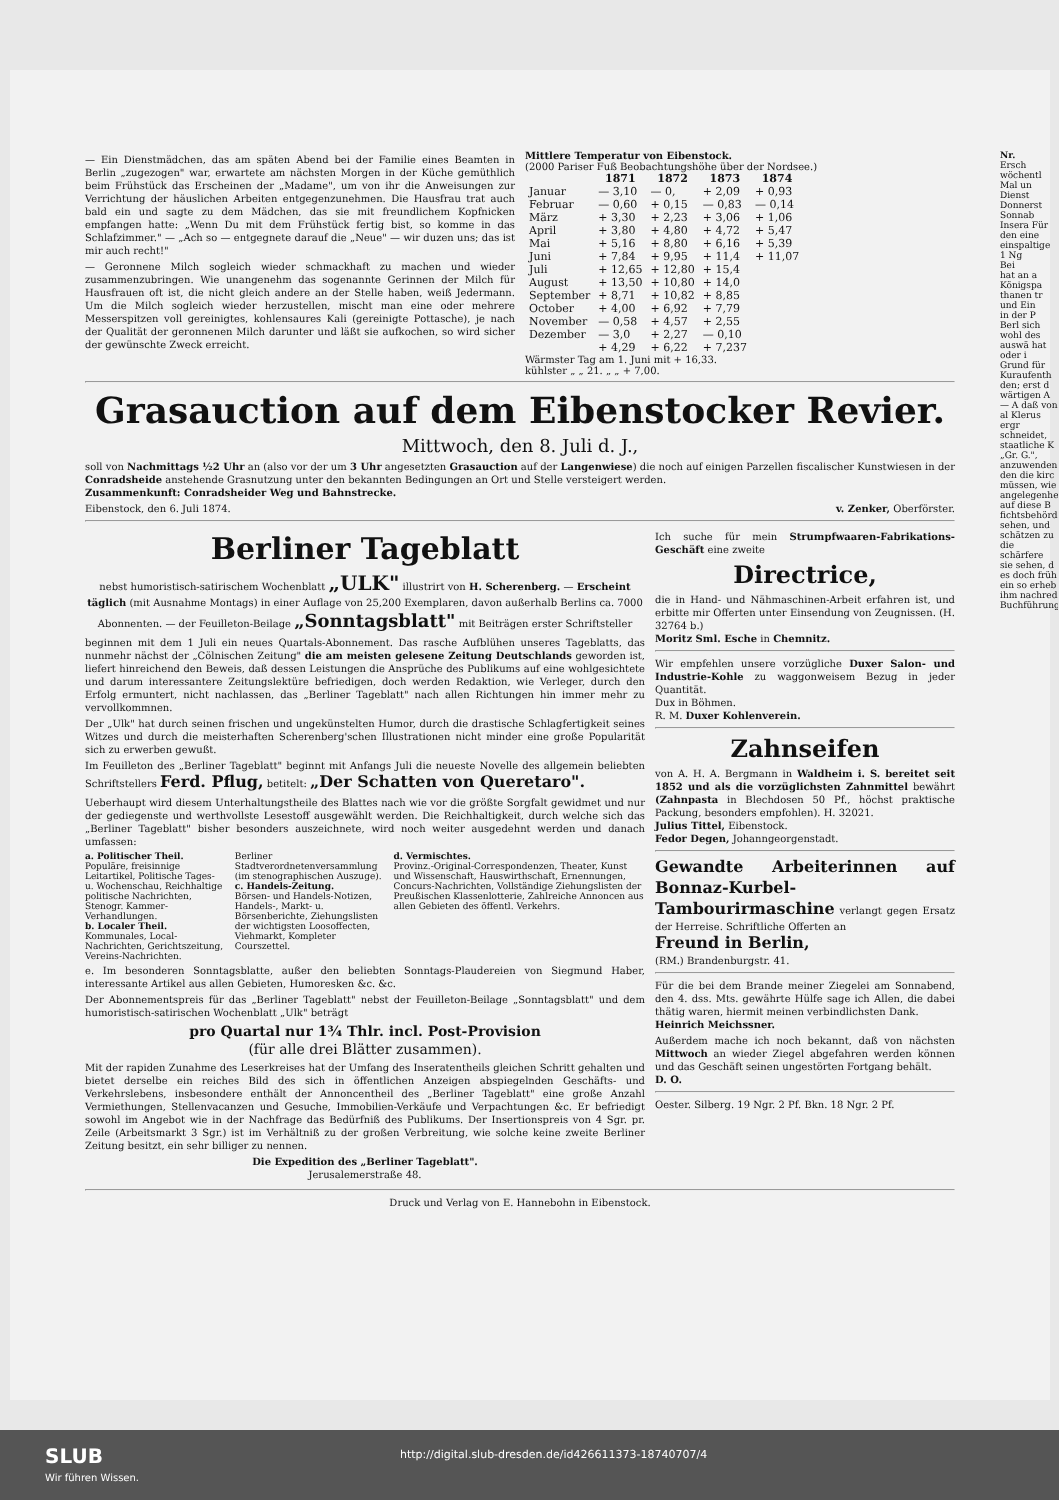— Ein Dienstmädchen, das am späten Abend bei der Familie eines Beamten in Berlin „zugezogen" war, erwartete am nächsten Morgen in der Küche gemüthlich beim Frühstück das Erscheinen der „Madame", um von ihr die Anweisungen zur Verrichtung der häuslichen Arbeiten entgegenzunehmen. Die Hausfrau trat auch bald ein und sagte zu dem Mädchen, das sie mit freundlichem Kopfnicken empfangen hatte: „Wenn Du mit dem Frühstück fertig bist, so komme in das Schlafzimmer." — „Ach so — entgegnete darauf die „Neue" — wir duzen uns; das ist mir auch recht!"
— Geronnene Milch sogleich wieder schmackhaft zu machen und wieder zusammenzubringen. Wie unangenehm das sogenannte Gerinnen der Milch für Hausfrauen oft ist, die nicht gleich andere an der Stelle haben, weiß Jedermann. Um die Milch sogleich wieder herzustellen, mischt man eine oder mehrere Messerspitzen voll gereinigtes, kohlensaures Kali (gereinigte Pottasche), je nach der Qualität der geronnenen Milch darunter und läßt sie aufkochen, so wird sicher der gewünschte Zweck erreicht.
Mittlere Temperatur von Eibenstock.
(2000 Pariser Fuß Beobachtungshöhe über der Nordsee.)
| | 1871 | 1872 | 1873 | 1874 |
| --- | --- | --- | --- | --- |
| Januar | — 3,10 | — 0, | + 2,09 | + 0,93 |
| Februar | — 0,60 | + 0,15 | — 0,83 | — 0,14 |
| März | + 3,30 | + 2,23 | + 3,06 | + 1,06 |
| April | + 3,80 | + 4,80 | + 4,72 | + 5,47 |
| Mai | + 5,16 | + 8,80 | + 6,16 | + 5,39 |
| Juni | + 7,84 | + 9,95 | + 11,4 | + 11,07 |
| Juli | + 12,65 | + 12,80 | + 15,4 | |
| August | + 13,50 | + 10,80 | + 14,0 | |
| September | + 8,71 | + 10,82 | + 8,85 | |
| October | + 4,00 | + 6,92 | + 7,79 | |
| November | — 0,58 | + 4,57 | + 2,55 | |
| Dezember | — 3,0 | + 2,27 | — 0,10 | |
| | + 4,29 | + 6,22 | + 7,237 | |
Wärmster Tag am 1. Juni mit + 16,33.
kühlster „ „ 21. „ „ + 7,00.
Grasauction auf dem Eibenstocker Revier.
Mittwoch, den 8. Juli d. J.,
soll von Nachmittags ½2 Uhr an (also vor der um 3 Uhr angesetzten Grasauction auf der Langenwiese) die noch auf einigen Parzellen fiscalischer Kunstwiesen in der Conradsheide anstehende Grasnutzung unter den bekannten Bedingungen an Ort und Stelle versteigert werden.
Zusammenkunft: Conradsheider Weg und Bahnstrecke.
Eibenstock, den 6. Juli 1874. v. Zenker, Oberförster.
Berliner Tageblatt
nebst humoristisch-satirischem Wochenblatt „ULK" illustrirt von H. Scherenberg. — Erscheint täglich (mit Ausnahme Montags) in einer Auflage von 25,200 Exemplaren, davon außerhalb Berlins ca. 7000 Abonnenten. — der Feuilleton-Beilage „Sonntagsblatt" mit Beiträgen erster Schriftsteller
beginnen mit dem 1 Juli ein neues Quartals-Abonnement. Das rasche Aufblühen unseres Tageblatts, das nunmehr nächst der „Cölnischen Zeitung" die am meisten gelesene Zeitung Deutschlands geworden ist, liefert hinreichend den Beweis, daß dessen Leistungen die Ansprüche des Publikums auf eine wohlgesichtete und darum interessantere Zeitungslektüre befriedigen, doch werden Redaktion, wie Verleger, durch den Erfolg ermuntert, nicht nachlassen, das „Berliner Tageblatt" nach allen Richtungen hin immer mehr zu vervollkommnen.
Der „Ulk" hat durch seinen frischen und ungekünstelten Humor, durch die drastische Schlagfertigkeit seines Witzes und durch die meisterhaften Scherenberg'schen Illustrationen nicht minder eine große Popularität sich zu erwerben gewußt.
Im Feuilleton des „Berliner Tageblatt" beginnt mit Anfangs Juli die neueste Novelle des allgemein beliebten Schriftstellers Ferd. Pflug, betitelt: „Der Schatten von Queretaro".
Ueberhaupt wird diesem Unterhaltungstheile des Blattes nach wie vor die größte Sorgfalt gewidmet und nur der gediegenste und werthvollste Lesestoff ausgewählt werden. Die Reichhaltigkeit, durch welche sich das „Berliner Tageblatt" bisher besonders auszeichnete, wird noch weiter ausgedehnt werden und danach umfassen:
a. Politischer Theil.
Populäre, freisinnige Leitartikel, Politische Tages- u. Wochenschau, Reichhaltige politische Nachrichten, Stenogr. Kammer-Verhandlungen.
b. Localer Theil.
Kommunales, Local-Nachrichten, Gerichtszeitung, Vereins-Nachrichten.
Berliner Stadtverordnetenversammlung (im stenographischen Auszuge).
c. Handels-Zeitung.
Börsen- und Handels-Notizen, Handels-, Markt- u. Börsenberichte, Ziehungslisten der wichtigsten Loosoffecten, Viehmarkt, Kompleter Courszettel.
d. Vermischtes.
Provinz.-Original-Correspondenzen, Theater, Kunst und Wissenschaft, Hauswirthschaft, Ernennungen, Concurs-Nachrichten, Vollständige Ziehungslisten der Preußischen Klassenlotterie, Zahlreiche Annoncen aus allen Gebieten des öffentl. Verkehrs.
e. Im besonderen Sonntagsblatte, außer den beliebten Sonntags-Plaudereien von Siegmund Haber, interessante Artikel aus allen Gebieten, Humoresken &c. &c.
Der Abonnementspreis für das „Berliner Tageblatt" nebst der Feuilleton-Beilage „Sonntagsblatt" und dem humoristisch-satirischen Wochenblatt „Ulk" beträgt
pro Quartal nur 1¾ Thlr. incl. Post-Provision
(für alle drei Blätter zusammen).
Mit der rapiden Zunahme des Leserkreises hat der Umfang des Inseratentheils gleichen Schritt gehalten und bietet derselbe ein reiches Bild des sich in öffentlichen Anzeigen abspiegelnden Geschäfts- und Verkehrslebens, insbesondere enthält der Annoncentheil des „Berliner Tageblatt" eine große Anzahl Vermiethungen, Stellenvacanzen und Gesuche, Immobilien-Verkäufe und Verpachtungen &c. Er befriedigt sowohl im Angebot wie in der Nachfrage das Bedürfniß des Publikums. Der Insertionspreis von 4 Sgr. pr. Zeile (Arbeitsmarkt 3 Sgr.) ist im Verhältniß zu der großen Verbreitung, wie solche keine zweite Berliner Zeitung besitzt, ein sehr billiger zu nennen.
Die Expedition des „Berliner Tageblatt".
Jerusalemerstraße 48.
Ich suche für mein Strumpfwaaren-Fabrikations-Geschäft eine zweite
Directrice,
die in Hand- und Nähmaschinen-Arbeit erfahren ist, und erbitte mir Offerten unter Einsendung von Zeugnissen. (H. 32764 b.)
Moritz Sml. Esche in Chemnitz.
Wir empfehlen unsere vorzügliche Duxer Salon- und Industrie-Kohle zu waggonweisem Bezug in jeder Quantität.
Dux in Böhmen.
R. M. Duxer Kohlenverein.
Zahnseifen
von A. H. A. Bergmann in Waldheim i. S. bereitet seit 1852 und als die vorzüglichsten Zahnmittel bewährt (Zahnpasta in Blechdosen 50 Pf., höchst praktische Packung, besonders empfohlen). H. 32021.
Julius Tittel, Eibenstock.
Fedor Degen, Johanngeorgenstadt.
Gewandte Arbeiterinnen auf Bonnaz-Kurbel-Tambourirmaschine verlangt gegen Ersatz der Herreise. Schriftliche Offerten an
Freund in Berlin,
(RM.) Brandenburgstr. 41.
Für die bei dem Brande meiner Ziegelei am Sonnabend, den 4. dss. Mts. gewährte Hülfe sage ich Allen, die dabei thätig waren, hiermit meinen verbindlichsten Dank.
Heinrich Meichssner.
Außerdem mache ich noch bekannt, daß von nächsten Mittwoch an wieder Ziegel abgefahren werden können und das Geschäft seinen ungestörten Fortgang behält.
D. O.
Oester. Silberg. 19 Ngr. 2 Pf. Bkn. 18 Ngr. 2 Pf.
Druck und Verlag von E. Hannebohn in Eibenstock.
Nr.
Ersch wöchentl Mal un Dienst Donnerst Sonnab
Insera Für den eine einspaltige 1 Ng
Bei
hat an a Königspa thanen tr und Ein
in der P
Berl sich wohl des auswä hat oder i Grund für Kuraufenth den; erst d wärtigen A — A daß von al Klerus ergr schneidet, staatliche K „Gr. G.", anzuwenden den die kirc müssen, wie angelegenhe auf diese B fichtsbehörde sehen, und schätzen zu die schärfere sie sehen, d es doch früh ein so erheb ihm nachred Buchführung
SLUB
Wir führen Wissen.
http://digital.slub-dresden.de/id426611373-18740707/4